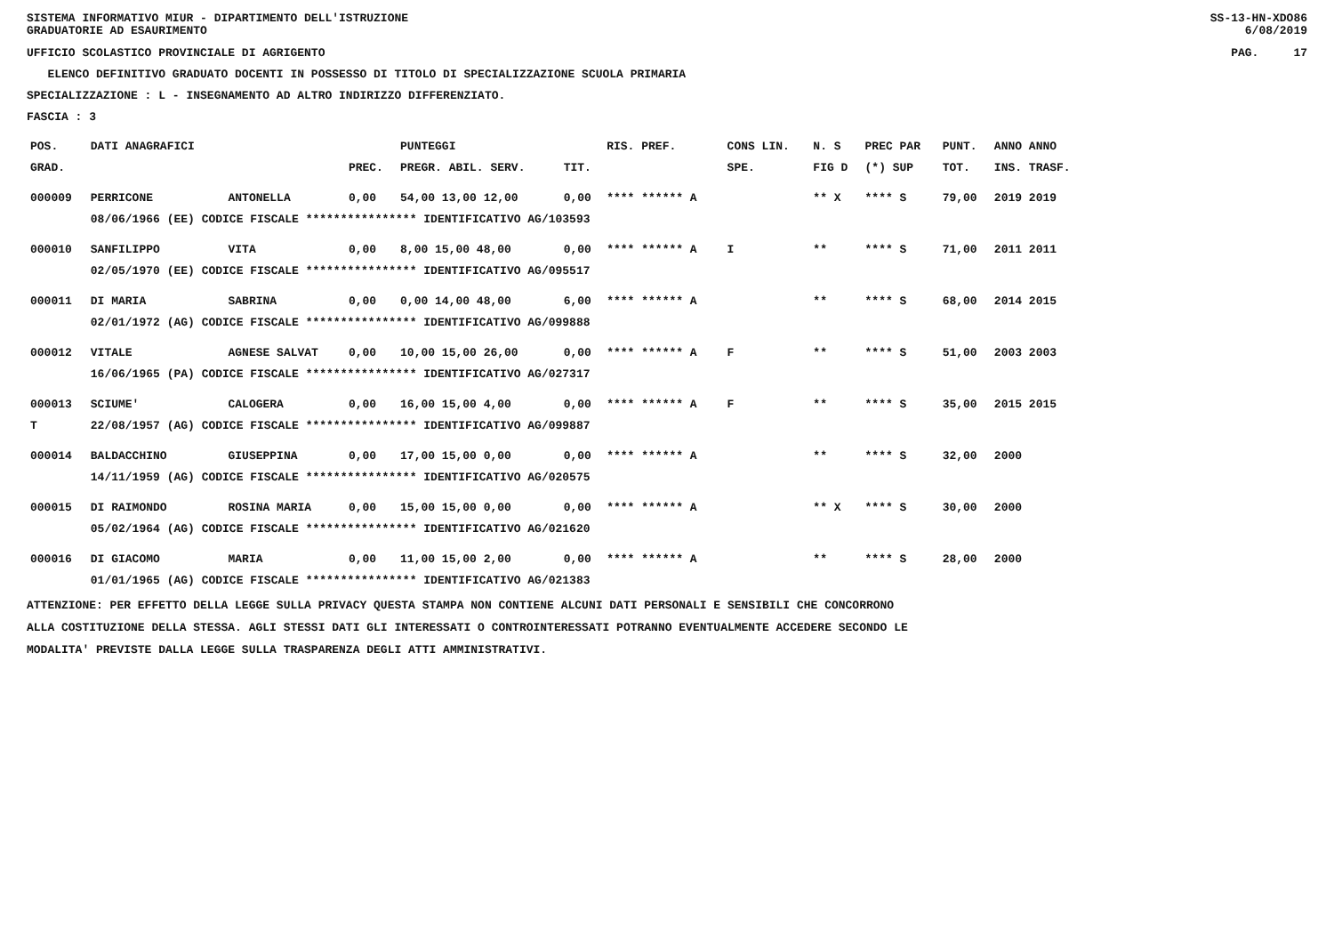SISTEMA INFORMATIVO MIUR - DIPARTIMENTO DELL'ISTRUZIONE SS-13-HN-XDO86
GRADUATORIE AD ESAURIMENTO 6/08/2019
UFFICIO SCOLASTICO PROVINCIALE DI AGRIGENTO PAG. 17
ELENCO DEFINITIVO GRADUATO DOCENTI IN POSSESSO DI TITOLO DI SPECIALIZZAZIONE SCUOLA PRIMARIA
SPECIALIZZAZIONE : L - INSEGNAMENTO AD ALTRO INDIRIZZO DIFFERENZIATO.
FASCIA : 3
| POS. | DATI ANAGRAFICI | | | PUNTEGGI | | RIS. PREF. | CONS LIN. | N. S | PREC PAR | PUNT. | ANNO ANNO |
| --- | --- | --- | --- | --- | --- | --- | --- | --- | --- | --- | --- |
| GRAD. | | | PREC. | PREGR. ABIL. SERV. | TIT. | | SPE. | FIG D | (*) SUP | TOT. | INS. TRASF. |
| 000009 | PERRICONE | ANTONELLA | 0,00 | 54,00 13,00 12,00 | 0,00 | **** ****** A | | ** X | **** S | 79,00 | 2019 2019 |
| | 08/06/1966 (EE) CODICE FISCALE **************** IDENTIFICATIVO AG/103593 | | | | | | | | | | |
| 000010 | SANFILIPPO | VITA | 0,00 | 8,00 15,00 48,00 | 0,00 | **** ****** A | I | ** | **** S | 71,00 | 2011 2011 |
| | 02/05/1970 (EE) CODICE FISCALE **************** IDENTIFICATIVO AG/095517 | | | | | | | | | | |
| 000011 | DI MARIA | SABRINA | 0,00 | 0,00 14,00 48,00 | 6,00 | **** ****** A | | ** | **** S | 68,00 | 2014 2015 |
| | 02/01/1972 (AG) CODICE FISCALE **************** IDENTIFICATIVO AG/099888 | | | | | | | | | | |
| 000012 | VITALE | AGNESE SALVAT | 0,00 | 10,00 15,00 26,00 | 0,00 | **** ****** A | F | ** | **** S | 51,00 | 2003 2003 |
| | 16/06/1965 (PA) CODICE FISCALE **************** IDENTIFICATIVO AG/027317 | | | | | | | | | | |
| 000013 | SCIUME' | CALOGERA | 0,00 | 16,00 15,00 4,00 | 0,00 | **** ****** A | F | ** | **** S | 35,00 | 2015 2015 |
| T | 22/08/1957 (AG) CODICE FISCALE **************** IDENTIFICATIVO AG/099887 | | | | | | | | | | |
| 000014 | BALDACCHINO | GIUSEPPINA | 0,00 | 17,00 15,00 0,00 | 0,00 | **** ****** A | | ** | **** S | 32,00 | 2000 |
| | 14/11/1959 (AG) CODICE FISCALE **************** IDENTIFICATIVO AG/020575 | | | | | | | | | | |
| 000015 | DI RAIMONDO | ROSINA MARIA | 0,00 | 15,00 15,00 0,00 | 0,00 | **** ****** A | | ** X | **** S | 30,00 | 2000 |
| | 05/02/1964 (AG) CODICE FISCALE **************** IDENTIFICATIVO AG/021620 | | | | | | | | | | |
| 000016 | DI GIACOMO | MARIA | 0,00 | 11,00 15,00 2,00 | 0,00 | **** ****** A | | ** | **** S | 28,00 | 2000 |
| | 01/01/1965 (AG) CODICE FISCALE **************** IDENTIFICATIVO AG/021383 | | | | | | | | | | |
ATTENZIONE: PER EFFETTO DELLA LEGGE SULLA PRIVACY QUESTA STAMPA NON CONTIENE ALCUNI DATI PERSONALI E SENSIBILI CHE CONCORRONO
ALLA COSTITUZIONE DELLA STESSA. AGLI STESSI DATI GLI INTERESSATI O CONTROINTERESSATI POTRANNO EVENTUALMENTE ACCEDERE SECONDO LE
MODALITA' PREVISTE DALLA LEGGE SULLA TRASPARENZA DEGLI ATTI AMMINISTRATIVI.